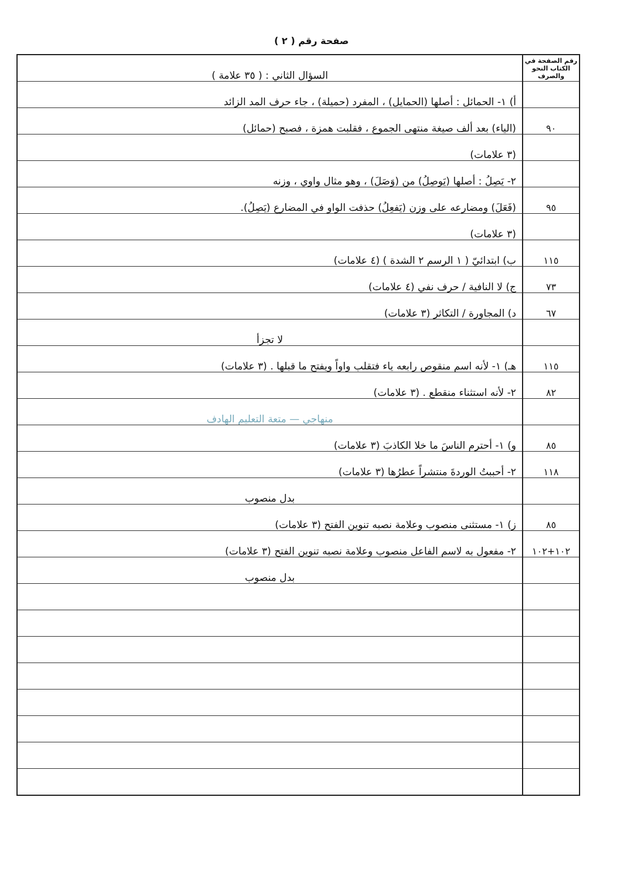صفحة رقم ( ٢ )
| رقم الصفحة في الكتاب النحو والصرف | السؤال الثاني : ( ٣٥ علامة ) |
| | أ) ١- الحمائل : أصلها (الحمايل) ، المفرد (حميلة) ، جاء حرف المد الزائد |
| ٩٠ | (الياء) بعد ألف صيغة منتهى الجموع ، فقلبت همزة ، فصبح (حمائل) |
| | (٣ علامات) |
| | ٢- يَصِلُ : أصلها (يَوصِلُ) من (وَصَلَ) ، وهو مثال واوي ، وزنه |
| ٩٥ | (فَعَلَ) ومضارعه على وزن (يَفعِلُ) حذفت الواو في المضارع (يَصِلُ). |
| | (٣ علامات) |
| ١١٥ | ب) ابتدائيّ ( ١ الرسم ٢ الشدة ) (٤ علامات) |
| ٧٣ | ج) لا النافية / حرف نفي (٤ علامات) |
| ٦٧ | د) المجاورة / التكاثر (٣ علامات) |
| | لا تجزأ |
| ١١٥ | هـ) ١- لأنه اسم منقوص رابعه ياء فتقلب واواً ويفتح ما قبلها . (٣ علامات) |
| ٨٢ | ٢- لأنه استثناء منقطع . (٣ علامات) |
| | منهاجي — متعة التعليم الهادف |
| ٨٥ | و) ١- أحترم الناسَ ما خلا الكاذبَ (٣ علامات) |
| ١١٨ | ٢- أحببتُ الوردةَ منتشراً عطرُها (٣ علامات) |
| | بدل منصوب |
| ٨٥ | ز) ١- مستثنى منصوب وعلامة نصبه تنوين الفتح (٣ علامات) |
| ١٠٢+١٠٢ | ٢- مفعول به لاسم الفاعل منصوب وعلامة نصبه تنوين الفتح (٣ علامات) |
| | بدل منصوب |